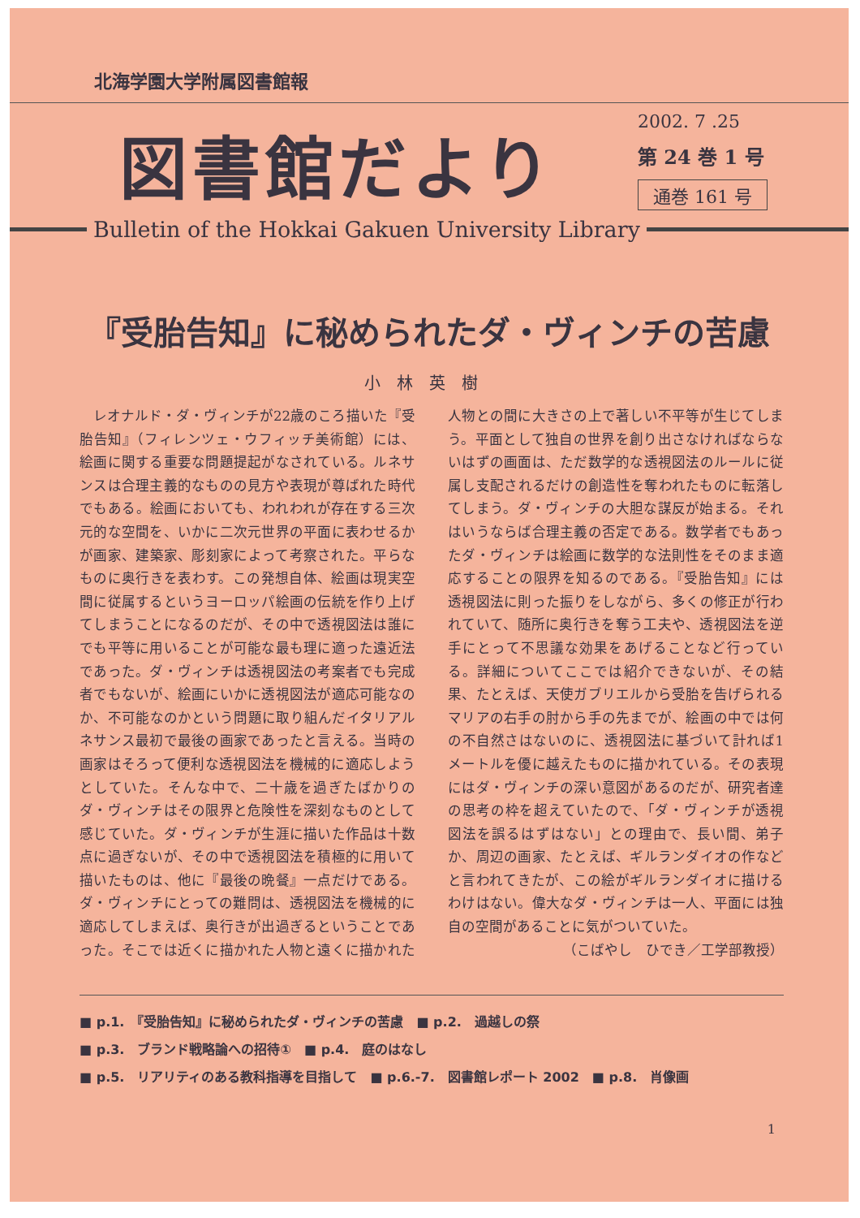北海学園大学附属図書館報
図書館だより
2002. 7 .25
第 24 巻 1 号
通巻 161 号
Bulletin of the Hokkai Gakuen University Library
『受胎告知』に秘められたダ・ヴィンチの苦慮
小林英樹
レオナルド・ダ・ヴィンチが22歳のころ描いた『受胎告知』（フィレンツェ・ウフィッチ美術館）には、絵画に関する重要な問題提起がなされている。ルネサンスは合理主義的なものの見方や表現が尊ばれた時代でもある。絵画においても、われわれが存在する三次元的な空間を、いかに二次元世界の平面に表わせるかが画家、建築家、彫刻家によって考察された。平らなものに奥行きを表わす。この発想自体、絵画は現実空間に従属するというヨーロッパ絵画の伝統を作り上げてしまうことになるのだが、その中で透視図法は誰にでも平等に用いることが可能な最も理に適った遠近法であった。ダ・ヴィンチは透視図法の考案者でも完成者でもないが、絵画にいかに透視図法が適応可能なのか、不可能なのかという問題に取り組んだイタリアルネサンス最初で最後の画家であったと言える。当時の画家はそろって便利な透視図法を機械的に適応しようとしていた。そんな中で、二十歳を過ぎたばかりのダ・ヴィンチはその限界と危険性を深刻なものとして感じていた。ダ・ヴィンチが生涯に描いた作品は十数点に過ぎないが、その中で透視図法を積極的に用いて描いたものは、他に『最後の晩餐』一点だけである。ダ・ヴィンチにとっての難問は、透視図法を機械的に適応してしまえば、奥行きが出過ぎるということであった。そこでは近くに描かれた人物と遠くに描かれた人物との間に大きさの上で著しい不平等が生じてしまう。平面として独自の世界を創り出さなければならないはずの画面は、ただ数学的な透視図法のルールに従属し支配されるだけの創造性を奪われたものに転落してしまう。ダ・ヴィンチの大胆な謀反が始まる。それはいうならば合理主義の否定である。数学者でもあったダ・ヴィンチは絵画に数学的な法則性をそのまま適応することの限界を知るのである。『受胎告知』には透視図法に則った振りをしながら、多くの修正が行われていて、随所に奥行きを奪う工夫や、透視図法を逆手にとって不思議な効果をあげることなど行っている。詳細についてここでは紹介できないが、その結果、たとえば、天使ガブリエルから受胎を告げられるマリアの右手の肘から手の先までが、絵画の中では何の不自然さはないのに、透視図法に基づいて計れば1メートルを優に越えたものに描かれている。その表現にはダ・ヴィンチの深い意図があるのだが、研究者達の思考の枠を超えていたので、「ダ・ヴィンチが透視図法を誤るはずはない」との理由で、長い間、弟子か、周辺の画家、たとえば、ギルランダイオの作などと言われてきたが、この絵がギルランダイオに描けるわけはない。偉大なダ・ヴィンチは一人、平面には独自の空間があることに気がついていた。
（こばやし　ひでき／工学部教授）
■ p.1.　『受胎告知』に秘められたダ・ヴィンチの苦慮　■ p.2.　過越しの祭
■ p.3.　ブランド戦略論への招待①　■ p.4.　庭のはなし
■ p.5.　リアリティのある教科指導を目指して　■ p.6.-7.　図書館レポート 2002　■ p.8.　肖像画
1